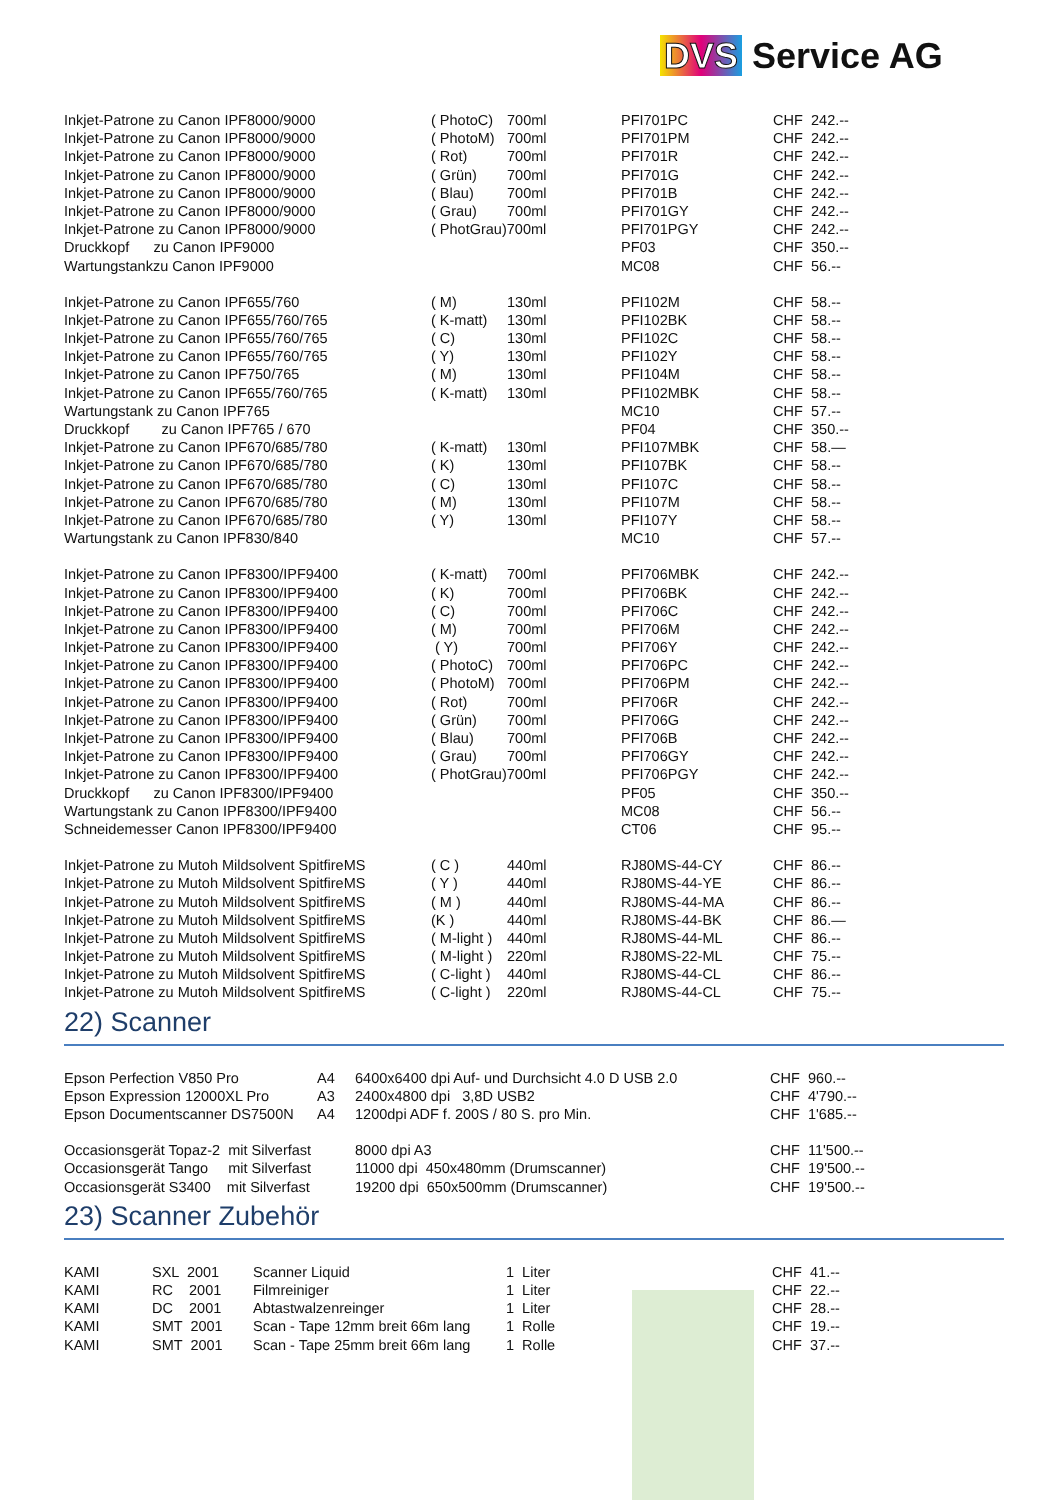DVS Service AG
| Inkjet-Patrone zu Canon IPF8000/9000 | ( PhotoC) | 700ml | PFI701PC | CHF | 242.-- |
| Inkjet-Patrone zu Canon IPF8000/9000 | ( PhotoM) | 700ml | PFI701PM | CHF | 242.-- |
| Inkjet-Patrone zu Canon IPF8000/9000 | ( Rot) | 700ml | PFI701R | CHF | 242.-- |
| Inkjet-Patrone zu Canon IPF8000/9000 | ( Grün) | 700ml | PFI701G | CHF | 242.-- |
| Inkjet-Patrone zu Canon IPF8000/9000 | ( Blau) | 700ml | PFI701B | CHF | 242.-- |
| Inkjet-Patrone zu Canon IPF8000/9000 | ( Grau) | 700ml | PFI701GY | CHF | 242.-- |
| Inkjet-Patrone zu Canon IPF8000/9000 | ( PhotGrau)700ml | | PFI701PGY | CHF | 242.-- |
| Druckkopf zu Canon IPF9000 | | | PF03 | CHF | 350.-- |
| Wartungstankzu Canon IPF9000 | | | MC08 | CHF | 56.-- |
| Inkjet-Patrone zu Canon IPF655/760 | ( M) | 130ml | PFI102M | CHF | 58.-- |
| Inkjet-Patrone zu Canon IPF655/760/765 | ( K-matt) | 130ml | PFI102BK | CHF | 58.-- |
| Inkjet-Patrone zu Canon IPF655/760/765 | ( C) | 130ml | PFI102C | CHF | 58.-- |
| Inkjet-Patrone zu Canon IPF655/760/765 | ( Y) | 130ml | PFI102Y | CHF | 58.-- |
| Inkjet-Patrone zu Canon IPF750/765 | ( M) | 130ml | PFI104M | CHF | 58.-- |
| Inkjet-Patrone zu Canon IPF655/760/765 | ( K-matt) | 130ml | PFI102MBK | CHF | 58.-- |
| Wartungstank zu Canon IPF765 | | | MC10 | CHF | 57.-- |
| Druckkopf zu Canon IPF765 / 670 | | | PF04 | CHF | 350.-- |
| Inkjet-Patrone zu Canon IPF670/685/780 | ( K-matt) | 130ml | PFI107MBK | CHF | 58.— |
| Inkjet-Patrone zu Canon IPF670/685/780 | ( K) | 130ml | PFI107BK | CHF | 58.-- |
| Inkjet-Patrone zu Canon IPF670/685/780 | ( C) | 130ml | PFI107C | CHF | 58.-- |
| Inkjet-Patrone zu Canon IPF670/685/780 | ( M) | 130ml | PFI107M | CHF | 58.-- |
| Inkjet-Patrone zu Canon IPF670/685/780 | ( Y) | 130ml | PFI107Y | CHF | 58.-- |
| Wartungstank zu Canon IPF830/840 | | | MC10 | CHF | 57.-- |
| Inkjet-Patrone zu Canon IPF8300/IPF9400 | ( K-matt) | 700ml | PFI706MBK | CHF | 242.-- |
| Inkjet-Patrone zu Canon IPF8300/IPF9400 | ( K) | 700ml | PFI706BK | CHF | 242.-- |
| Inkjet-Patrone zu Canon IPF8300/IPF9400 | ( C) | 700ml | PFI706C | CHF | 242.-- |
| Inkjet-Patrone zu Canon IPF8300/IPF9400 | ( M) | 700ml | PFI706M | CHF | 242.-- |
| Inkjet-Patrone zu Canon IPF8300/IPF9400 | ( Y) | 700ml | PFI706Y | CHF | 242.-- |
| Inkjet-Patrone zu Canon IPF8300/IPF9400 | ( PhotoC) | 700ml | PFI706PC | CHF | 242.-- |
| Inkjet-Patrone zu Canon IPF8300/IPF9400 | ( PhotoM) | 700ml | PFI706PM | CHF | 242.-- |
| Inkjet-Patrone zu Canon IPF8300/IPF9400 | ( Rot) | 700ml | PFI706R | CHF | 242.-- |
| Inkjet-Patrone zu Canon IPF8300/IPF9400 | ( Grün) | 700ml | PFI706G | CHF | 242.-- |
| Inkjet-Patrone zu Canon IPF8300/IPF9400 | ( Blau) | 700ml | PFI706B | CHF | 242.-- |
| Inkjet-Patrone zu Canon IPF8300/IPF9400 | ( Grau) | 700ml | PFI706GY | CHF | 242.-- |
| Inkjet-Patrone zu Canon IPF8300/IPF9400 | ( PhotGrau)700ml | | PFI706PGY | CHF | 242.-- |
| Druckkopf zu Canon IPF8300/IPF9400 | | | PF05 | CHF | 350.-- |
| Wartungstank zu Canon IPF8300/IPF9400 | | | MC08 | CHF | 56.-- |
| Schneidemesser Canon IPF8300/IPF9400 | | | CT06 | CHF | 95.-- |
| Inkjet-Patrone zu Mutoh Mildsolvent SpitfireMS | ( C ) | 440ml | RJ80MS-44-CY | CHF | 86.-- |
| Inkjet-Patrone zu Mutoh Mildsolvent SpitfireMS | ( Y ) | 440ml | RJ80MS-44-YE | CHF | 86.-- |
| Inkjet-Patrone zu Mutoh Mildsolvent SpitfireMS | ( M ) | 440ml | RJ80MS-44-MA | CHF | 86.-- |
| Inkjet-Patrone zu Mutoh Mildsolvent SpitfireMS | (K ) | 440ml | RJ80MS-44-BK | CHF | 86.— |
| Inkjet-Patrone zu Mutoh Mildsolvent SpitfireMS | ( M-light ) | 440ml | RJ80MS-44-ML | CHF | 86.-- |
| Inkjet-Patrone zu Mutoh Mildsolvent SpitfireMS | ( M-light ) | 220ml | RJ80MS-22-ML | CHF | 75.-- |
| Inkjet-Patrone zu Mutoh Mildsolvent SpitfireMS | ( C-light ) | 440ml | RJ80MS-44-CL | CHF | 86.-- |
| Inkjet-Patrone zu Mutoh Mildsolvent SpitfireMS | ( C-light ) | 220ml | RJ80MS-44-CL | CHF | 75.-- |
22) Scanner
| Epson Perfection V850 Pro | A4 | 6400x6400 dpi Auf- und Durchsicht 4.0 D USB 2.0 | CHF | 960.-- |
| Epson Expression 12000XL Pro | A3 | 2400x4800 dpi 3,8D USB2 | CHF | 4'790.-- |
| Epson Documentscanner DS7500N | A4 | 1200dpi ADF f. 200S / 80 S. pro Min. | CHF | 1'685.-- |
| Occasionsgerät Topaz-2 mit Silverfast | | 8000 dpi A3 | CHF | 11'500.-- |
| Occasionsgerät Tango mit Silverfast | | 11000 dpi 450x480mm (Drumscanner) | CHF | 19'500.-- |
| Occasionsgerät S3400 mit Silverfast | | 19200 dpi 650x500mm (Drumscanner) | CHF | 19'500.-- |
23) Scanner Zubehör
| KAMI | SXL 2001 | Scanner Liquid | 1 Liter | CHF | 41.-- |
| KAMI | RC 2001 | Filmreiniger | 1 Liter | CHF | 22.-- |
| KAMI | DC 2001 | Abtastwalzenreinger | 1 Liter | CHF | 28.-- |
| KAMI | SMT 2001 | Scan - Tape 12mm breit 66m lang | 1 Rolle | CHF | 19.-- |
| KAMI | SMT 2001 | Scan - Tape 25mm breit 66m lang | 1 Rolle | CHF | 37.-- |